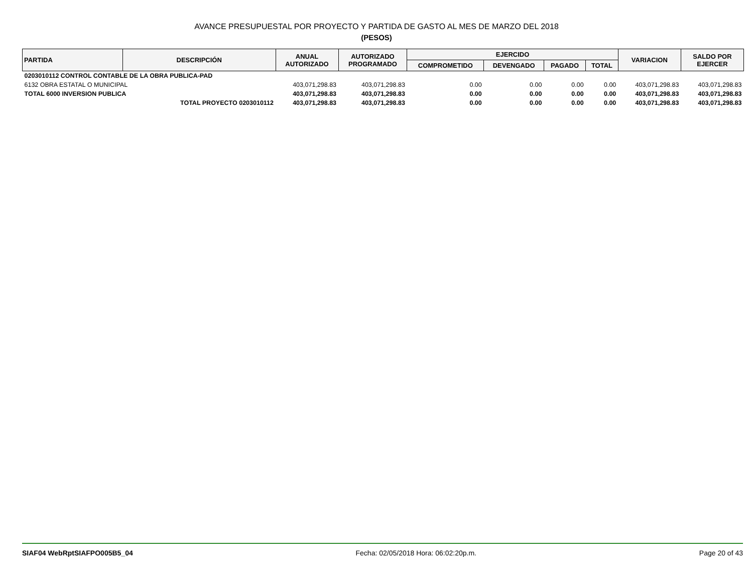AVANCE PRESUPUESTAL POR PROYECTO Y PARTIDA DE GASTO AL MES DE MARZO DEL 2018
(PESOS)
| PARTIDA | DESCRIPCIÓN | ANUAL AUTORIZADO | AUTORIZADO PROGRAMADO | EJERCIDO | | | | VARIACION | SALDO POR EJERCER |
| --- | --- | --- | --- | --- | --- | --- | --- | --- | --- |
| | | | | COMPROMETIDO | DEVENGADO | PAGADO | TOTAL | | |
| 0203010112 CONTROL CONTABLE DE LA OBRA PUBLICA-PAD | | | | | | | | | |
| 6132 OBRA ESTATAL O MUNICIPAL | | 403,071,298.83 | 403,071,298.83 | 0.00 | 0.00 | 0.00 | 0.00 | 403,071,298.83 | 403,071,298.83 |
| TOTAL 6000 INVERSION PUBLICA | | 403,071,298.83 | 403,071,298.83 | 0.00 | 0.00 | 0.00 | 0.00 | 403,071,298.83 | 403,071,298.83 |
| TOTAL PROYECTO 0203010112 | | 403,071,298.83 | 403,071,298.83 | 0.00 | 0.00 | 0.00 | 0.00 | 403,071,298.83 | 403,071,298.83 |
SIAF04 WebRptSIAFPO005B5_04 Fecha: 02/05/2018 Hora: 06:02:20p.m. Page 20 of 43